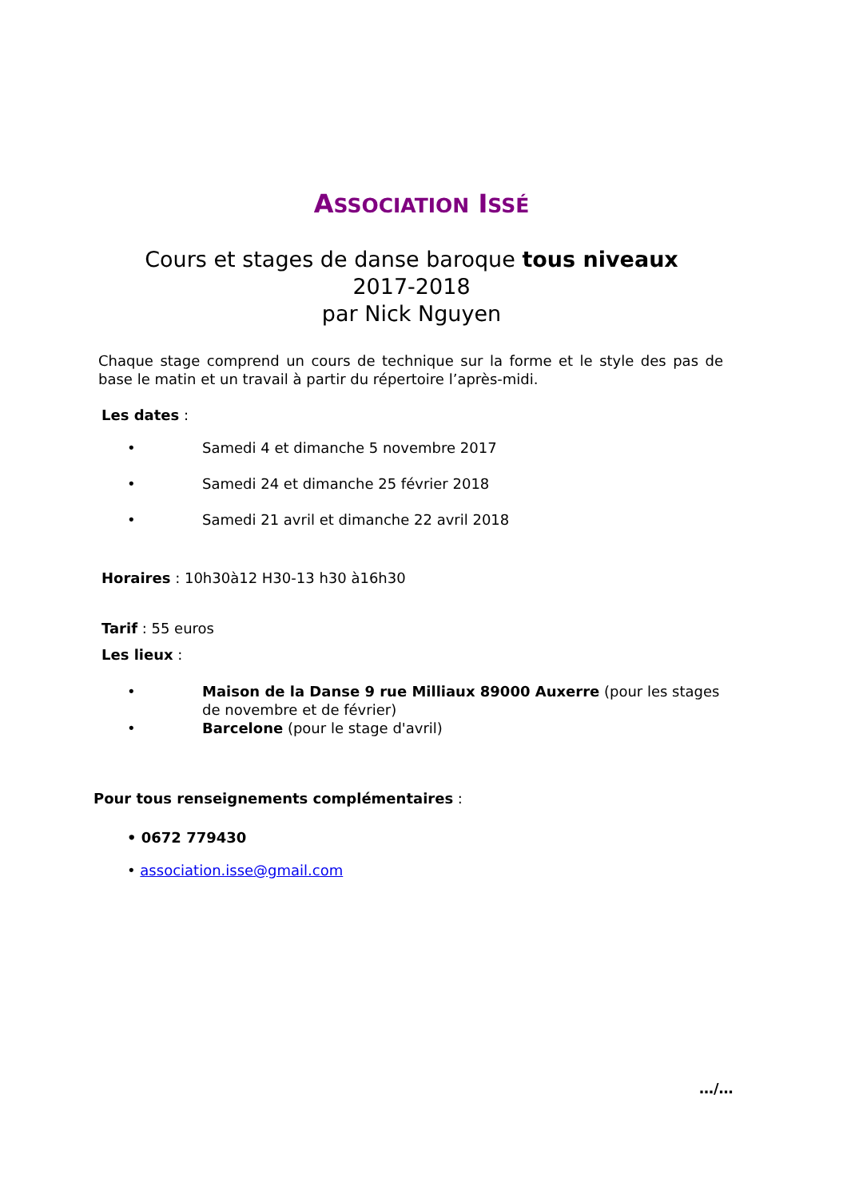ASSOCIATION ISSÉ
Cours et stages de danse baroque tous niveaux
2017-2018
par Nick Nguyen
Chaque stage comprend un cours de technique sur la forme et le style des pas de base le matin et un travail à partir du répertoire l’après-midi.
Les dates :
• Samedi 4 et dimanche 5 novembre 2017
• Samedi 24 et dimanche 25 février 2018
• Samedi 21 avril et dimanche 22 avril 2018
Horaires : 10h30à12 H30-13 h30 à16h30
Tarif : 55 euros
Les lieux :
• Maison de la Danse 9 rue Milliaux 89000 Auxerre (pour les stages de novembre et de février)
• Barcelone (pour le stage d'avril)
Pour tous renseignements complémentaires :
• 0672 779430
• association.isse@gmail.com
…/…